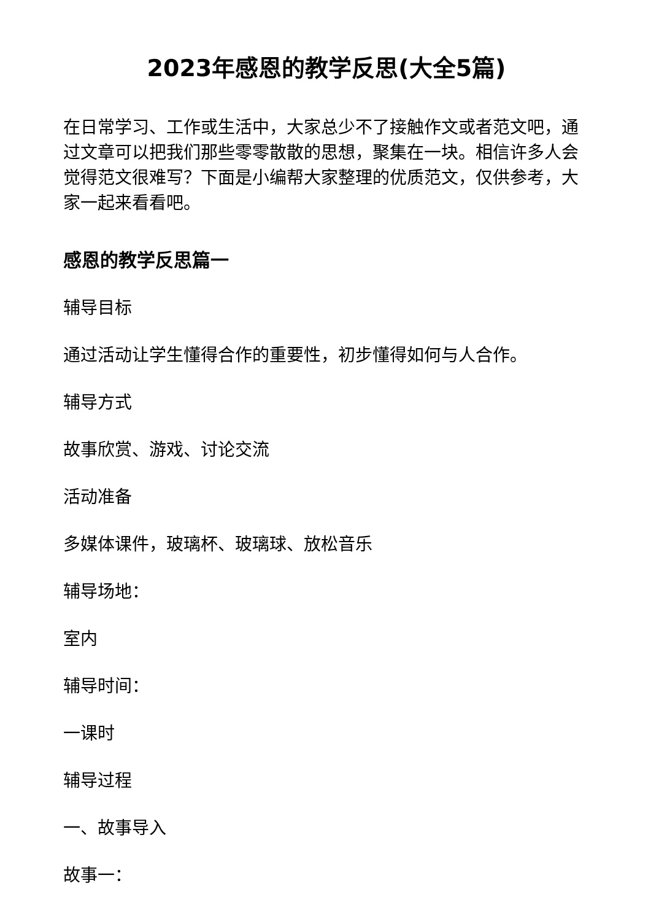2023年感恩的教学反思(大全5篇)
在日常学习、工作或生活中，大家总少不了接触作文或者范文吧，通过文章可以把我们那些零零散散的思想，聚集在一块。相信许多人会觉得范文很难写？下面是小编帮大家整理的优质范文，仅供参考，大家一起来看看吧。
感恩的教学反思篇一
辅导目标
通过活动让学生懂得合作的重要性，初步懂得如何与人合作。
辅导方式
故事欣赏、游戏、讨论交流
活动准备
多媒体课件，玻璃杯、玻璃球、放松音乐
辅导场地：
室内
辅导时间：
一课时
辅导过程
一、故事导入
故事一：